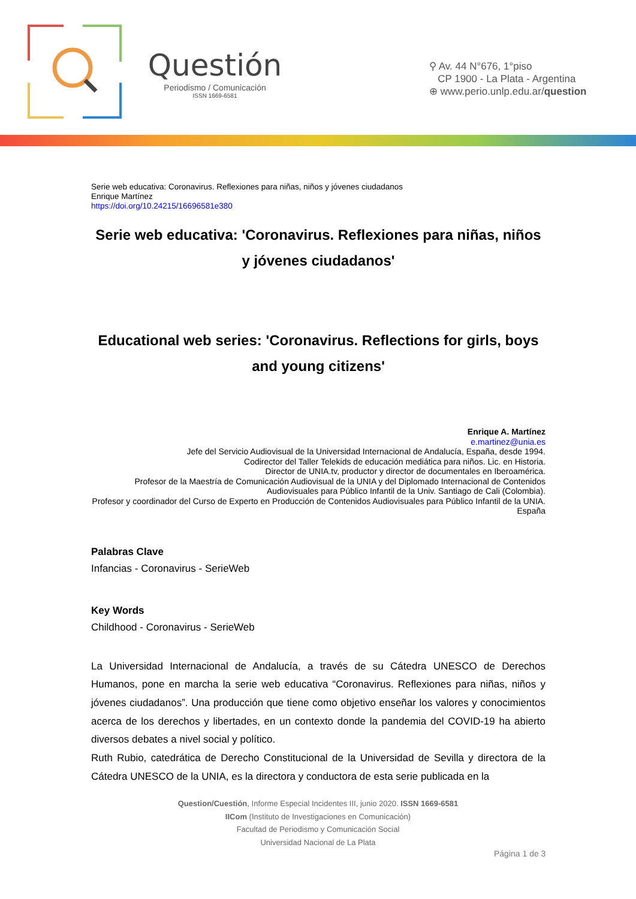Questión
Periodismo / Comunicación
ISSN 1669-6581
⚲ Av. 44 N°676, 1°piso
CP 1900 - La Plata - Argentina
⊕ www.perio.unlp.edu.ar/question
Serie web educativa: Coronavirus. Reflexiones para niñas, niños y jóvenes ciudadanos
Enrique Martínez
https://doi.org/10.24215/16696581e380
Serie web educativa: 'Coronavirus. Reflexiones para niñas, niños y jóvenes ciudadanos'
Educational web series: 'Coronavirus. Reflections for girls, boys and young citizens'
Enrique A. Martínez
e.martinez@unia.es
Jefe del Servicio Audiovisual de la Universidad Internacional de Andalucía, España, desde 1994.
Codirector del Taller Telekids de educación mediática para niños. Lic. en Historia.
Director de UNIA.tv, productor y director de documentales en Iberoamérica.
Profesor de la Maestría de Comunicación Audiovisual de la UNIA y del Diplomado Internacional de Contenidos Audiovisuales para Público Infantil de la Univ. Santiago de Cali (Colombia).
Profesor y coordinador del Curso de Experto en Producción de Contenidos Audiovisuales para Público Infantil de la UNIA. España
Palabras Clave
Infancias - Coronavirus - SerieWeb
Key Words
Childhood - Coronavirus - SerieWeb
La Universidad Internacional de Andalucía, a través de su Cátedra UNESCO de Derechos Humanos, pone en marcha la serie web educativa “Coronavirus. Reflexiones para niñas, niños y jóvenes ciudadanos”. Una producción que tiene como objetivo enseñar los valores y conocimientos acerca de los derechos y libertades, en un contexto donde la pandemia del COVID-19 ha abierto diversos debates a nivel social y político.
Ruth Rubio, catedrática de Derecho Constitucional de la Universidad de Sevilla y directora de la Cátedra UNESCO de la UNIA, es la directora y conductora de esta serie publicada en la
Question/Cuestión, Informe Especial Incidentes III, junio 2020. ISSN 1669-6581
IICom (Instituto de Investigaciones en Comunicación)
Facultad de Periodismo y Comunicación Social
Universidad Nacional de La Plata
Página 1 de 3